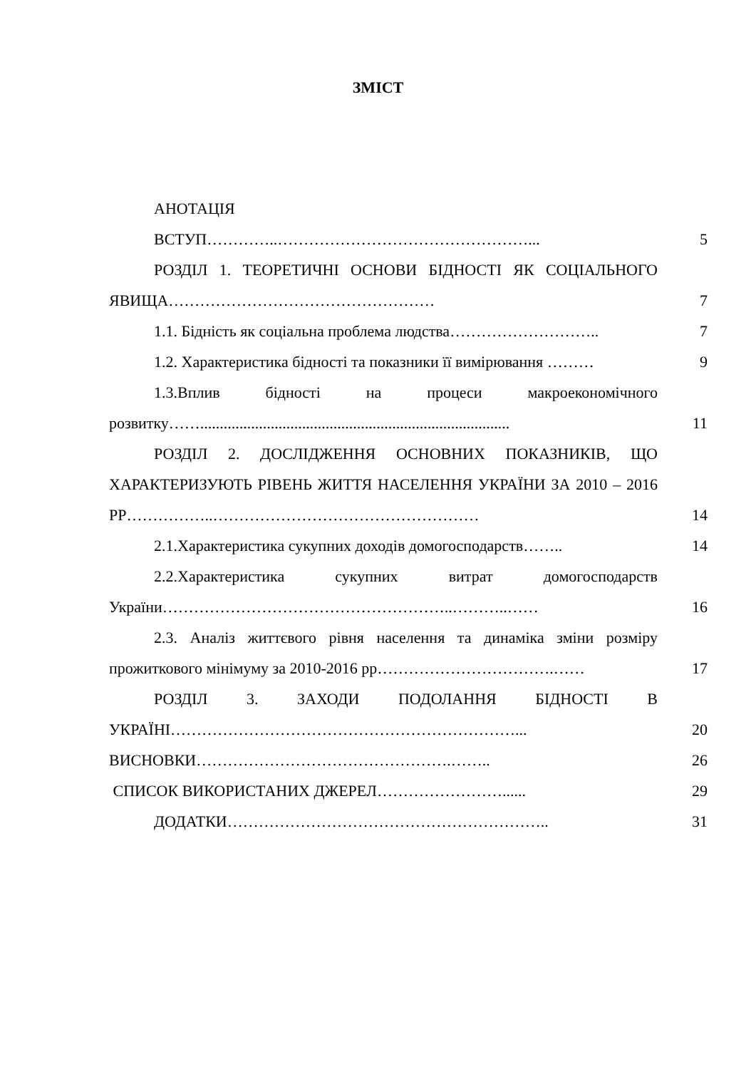ЗМІСТ
АНОТАЦІЯ
ВСТУП…………..…………………………………………... 5
РОЗДІЛ 1. ТЕОРЕТИЧНІ ОСНОВИ БІДНОСТІ ЯК СОЦІАЛЬНОГО ЯВИЩА……………………………………………
7
1.1. Бідність як соціальна проблема людства……………………….. 7
1.2. Характеристика бідності та показники її вимірювання ………
9
1.3.Вплив бідності на процеси макроекономічного розвитку……...............................................................................
11
РОЗДІЛ 2. ДОСЛІДЖЕННЯ ОСНОВНИХ ПОКАЗНИКІВ, ЩО ХАРАКТЕРИЗУЮТЬ РІВЕНЬ ЖИТТЯ НАСЕЛЕННЯ УКРАЇНИ ЗА 2010 – 2016 РР……………..……………………………………………
14
2.1.Характеристика сукупних доходів домогосподарств…….. 14
2.2.Характеристика сукупних витрат домогосподарств України………………………………………………..………..……
16
2.3. Аналіз життєвого рівня населення та динаміка зміни розміру прожиткового мінімуму за 2010-2016 рр…………………………….……
17
РОЗДІЛ 3. ЗАХОДИ ПОДОЛАННЯ БІДНОСТІ В УКРАЇНІ…………………………………………………………...
20
ВИСНОВКИ………………………………………….…….. 26
СПИСОК ВИКОРИСТАНИХ ДЖЕРЕЛ……………………...... 29
ДОДАТКИ…………………………………………………….. 31